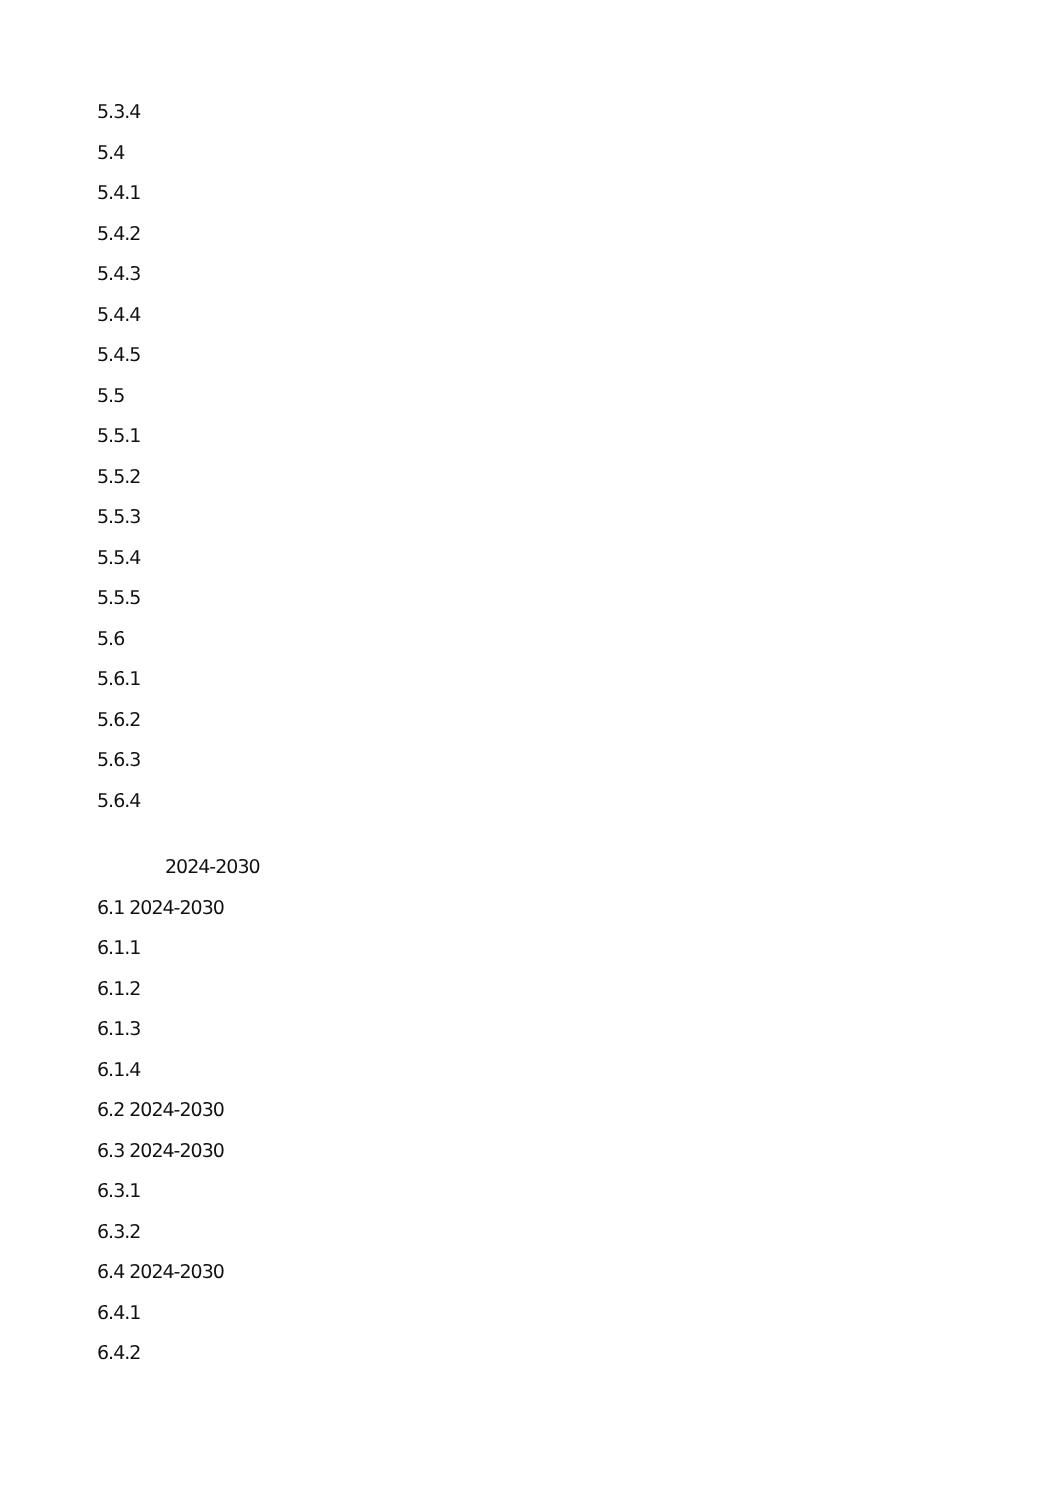5.3.4
5.4
5.4.1
5.4.2
5.4.3
5.4.4
5.4.5
5.5
5.5.1
5.5.2
5.5.3
5.5.4
5.5.5
5.6
5.6.1
5.6.2
5.6.3
5.6.4
2024-2030
6.1 2024-2030
6.1.1
6.1.2
6.1.3
6.1.4
6.2 2024-2030
6.3 2024-2030
6.3.1
6.3.2
6.4 2024-2030
6.4.1
6.4.2